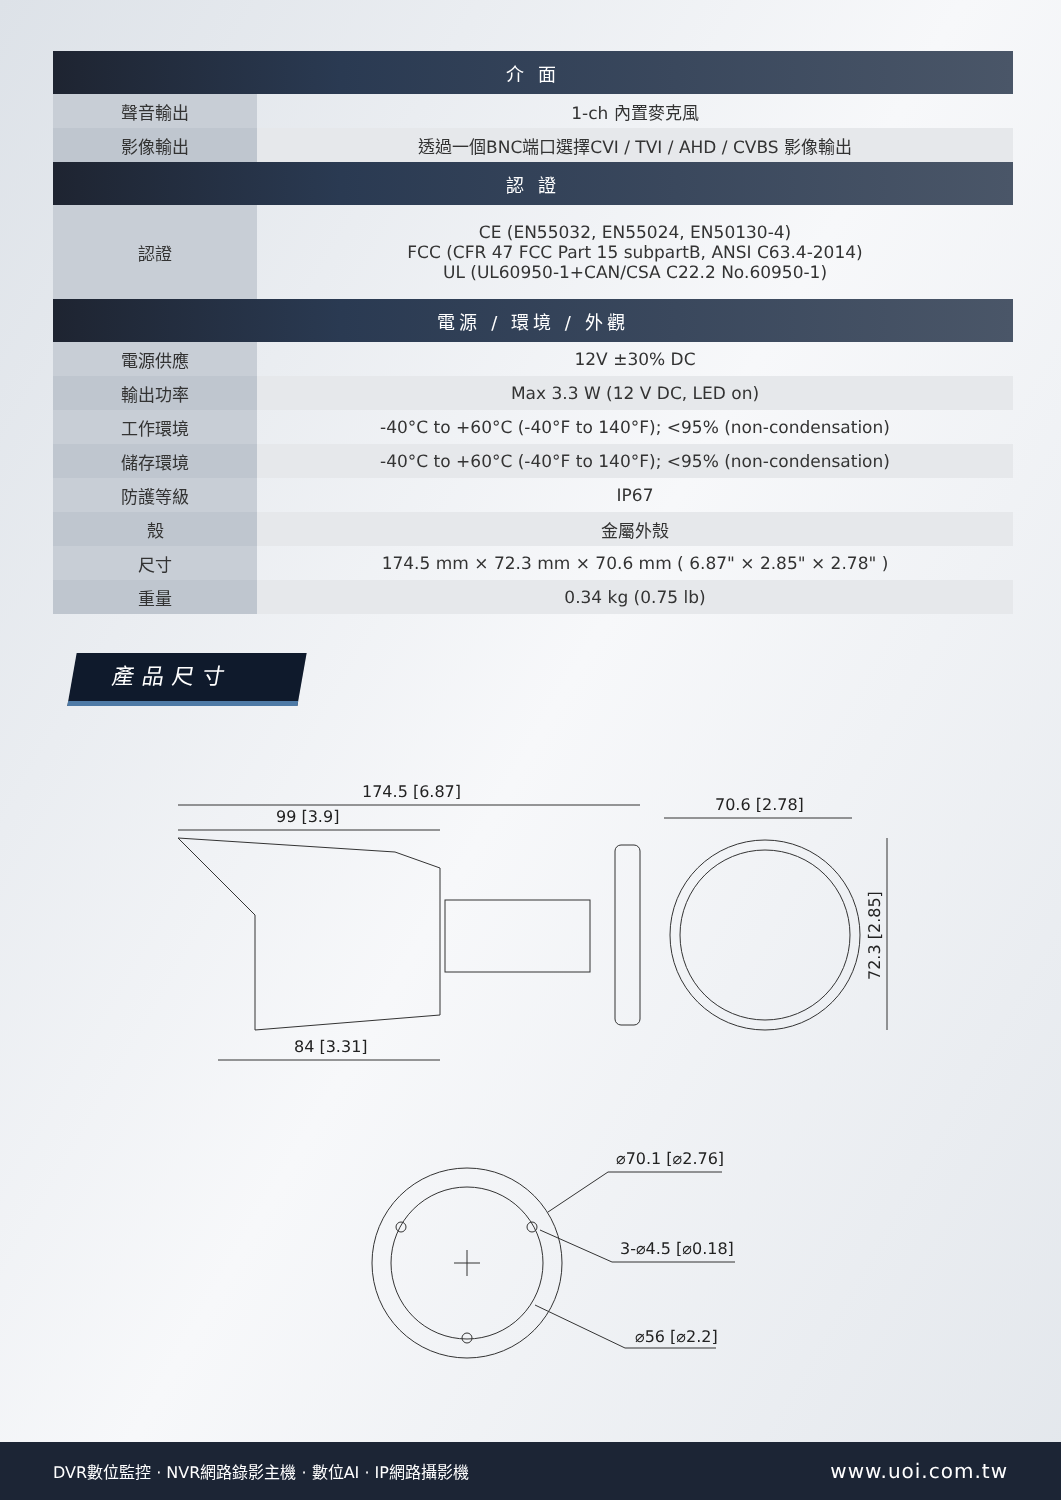| 介 面 | |
| --- | --- |
| 聲音輸出 | 1-ch 內置麥克風 |
| 影像輸出 | 透過一個BNC端口選擇CVI / TVI / AHD / CVBS 影像輸出 |
| 認 證 | |
| 認證 | CE (EN55032, EN55024, EN50130-4) FCC (CFR 47 FCC Part 15 subpartB, ANSI C63.4-2014) UL (UL60950-1+CAN/CSA C22.2 No.60950-1) |
| 電源 / 環境 / 外觀 | |
| 電源供應 | 12V ±30% DC |
| 輸出功率 | Max 3.3 W (12 V DC, LED on) |
| 工作環境 | -40°C to +60°C (-40°F to 140°F); <95% (non-condensation) |
| 儲存環境 | -40°C to +60°C (-40°F to 140°F); <95% (non-condensation) |
| 防護等級 | IP67 |
| 殼 | 金屬外殼 |
| 尺寸 | 174.5 mm × 72.3 mm × 70.6 mm ( 6.87" × 2.85" × 2.78" ) |
| 重量 | 0.34 kg (0.75 lb) |
產品尺寸
174.5 [6.87]
99 [3.9]
84 [3.31]
70.6 [2.78]
72.3 [2.85]
⌀70.1 [⌀2.76]
3-⌀4.5 [⌀0.18]
⌀56 [⌀2.2]
DVR數位監控 · NVR網路錄影主機 · 數位AI · IP網路攝影機 www.uoi.com.tw